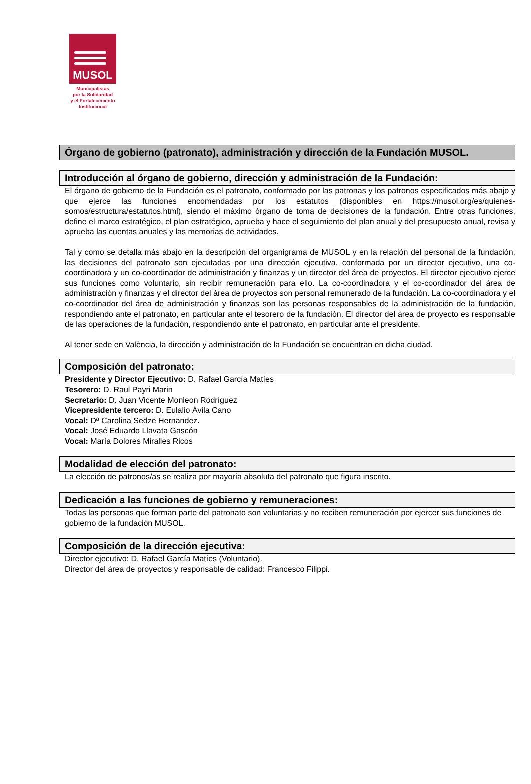MUSOL
Municipalistas
por la Solidaridad
y el Fortalecimiento
Institucional
Órgano de gobierno (patronato), administración y dirección de la Fundación MUSOL.
Introducción al órgano de gobierno, dirección y administración de la Fundación:
El órgano de gobierno de la Fundación es el patronato, conformado por las patronas y los patronos especificados más abajo y que ejerce las funciones encomendadas por los estatutos (disponibles en https://musol.org/es/quienes-somos/estructura/estatutos.html), siendo el máximo órgano de toma de decisiones de la fundación. Entre otras funciones, define el marco estratégico, el plan estratégico, aprueba y hace el seguimiento del plan anual y del presupuesto anual, revisa y aprueba las cuentas anuales y las memorias de actividades.
Tal y como se detalla más abajo en la descripción del organigrama de MUSOL y en la relación del personal de la fundación, las decisiones del patronato son ejecutadas por una dirección ejecutiva, conformada por un director ejecutivo, una co-coordinadora y un co-coordinador de administración y finanzas y un director del área de proyectos. El director ejecutivo ejerce sus funciones como voluntario, sin recibir remuneración para ello. La co-coordinadora y el co-coordinador del área de administración y finanzas y el director del área de proyectos son personal remunerado de la fundación. La co-coordinadora y el co-coordinador del área de administración y finanzas son las personas responsables de la administración de la fundación, respondiendo ante el patronato, en particular ante el tesorero de la fundación. El director del área de proyecto es responsable de las operaciones de la fundación, respondiendo ante el patronato, en particular ante el presidente.
Al tener sede en València, la dirección y administración de la Fundación se encuentran en dicha ciudad.
Composición del patronato:
Presidente y Director Ejecutivo: D. Rafael García Matíes
Tesorero: D. Raul Payri Marin
Secretario: D. Juan Vicente Monleon Rodríguez
Vicepresidente tercero: D. Eulalio Ávila Cano
Vocal: Dª Carolina Sedze Hernandez.
Vocal: José Eduardo Llavata Gascón
Vocal: María Dolores Miralles Ricos
Modalidad de elección del patronato:
La elección de patronos/as se realiza por mayoría absoluta del patronato que figura inscrito.
Dedicación a las funciones de gobierno y remuneraciones:
Todas las personas que forman parte del patronato son voluntarias y no reciben remuneración por ejercer sus funciones de gobierno de la fundación MUSOL.
Composición de la dirección ejecutiva:
Director ejecutivo: D. Rafael García Matíes (Voluntario).
Director del área de proyectos y responsable de calidad: Francesco Filippi.